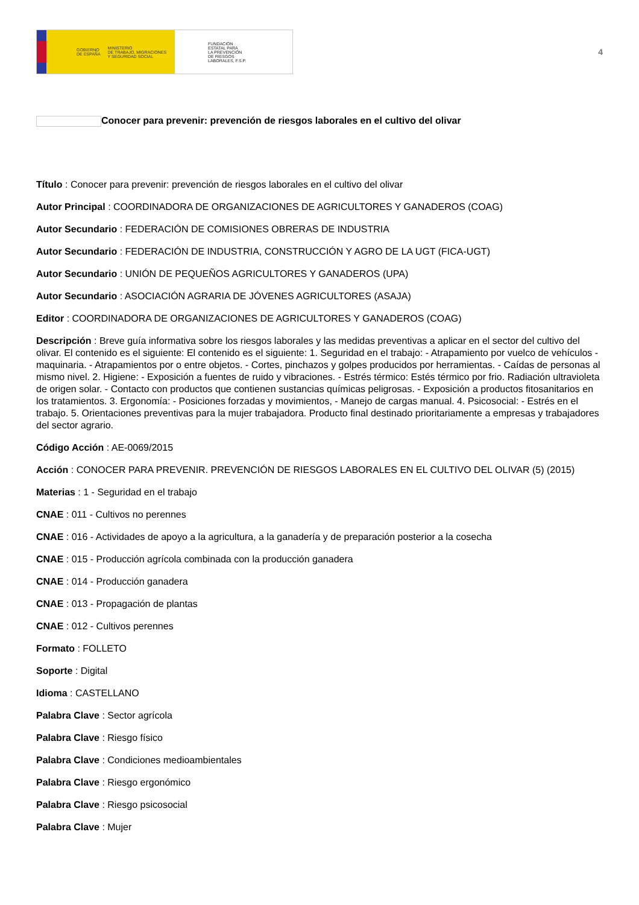GOBIERNO
DE ESPAÑA MINISTERIO
DE TRABAJO, MIGRACIONES
Y SEGURIDAD SOCIAL
FUNDACIÓN
ESTATAL PARA
LA PREVENCIÓN
DE RIESGOS
LABORALES, F.S.P.
4
Conocer para prevenir: prevención de riesgos laborales en el cultivo del olivar
Título : Conocer para prevenir: prevención de riesgos laborales en el cultivo del olivar
Autor Principal : COORDINADORA DE ORGANIZACIONES DE AGRICULTORES Y GANADEROS (COAG)
Autor Secundario : FEDERACIÓN DE COMISIONES OBRERAS DE INDUSTRIA
Autor Secundario : FEDERACIÓN DE INDUSTRIA, CONSTRUCCIÓN Y AGRO DE LA UGT (FICA-UGT)
Autor Secundario : UNIÓN DE PEQUEÑOS AGRICULTORES Y GANADEROS (UPA)
Autor Secundario : ASOCIACIÓN AGRARIA DE JÓVENES AGRICULTORES (ASAJA)
Editor : COORDINADORA DE ORGANIZACIONES DE AGRICULTORES Y GANADEROS (COAG)
Descripción : Breve guía informativa sobre los riesgos laborales y las medidas preventivas a aplicar en el sector del cultivo del olivar. El contenido es el siguiente: El contenido es el siguiente: 1. Seguridad en el trabajo: - Atrapamiento por vuelco de vehículos - maquinaria. - Atrapamientos por o entre objetos. - Cortes, pinchazos y golpes producidos por herramientas. - Caídas de personas al mismo nivel. 2. Higiene: - Exposición a fuentes de ruido y vibraciones. - Estrés térmico: Estés térmico por frio. Radiación ultravioleta de origen solar. - Contacto con productos que contienen sustancias químicas peligrosas. - Exposición a productos fitosanitarios en los tratamientos. 3. Ergonomía: - Posiciones forzadas y movimientos, - Manejo de cargas manual. 4. Psicosocial: - Estrés en el trabajo. 5. Orientaciones preventivas para la mujer trabajadora. Producto final destinado prioritariamente a empresas y trabajadores del sector agrario.
Código Acción : AE-0069/2015
Acción : CONOCER PARA PREVENIR. PREVENCIÓN DE RIESGOS LABORALES EN EL CULTIVO DEL OLIVAR (5) (2015)
Materias : 1 - Seguridad en el trabajo
CNAE : 011 - Cultivos no perennes
CNAE : 016 - Actividades de apoyo a la agricultura, a la ganadería y de preparación posterior a la cosecha
CNAE : 015 - Producción agrícola combinada con la producción ganadera
CNAE : 014 - Producción ganadera
CNAE : 013 - Propagación de plantas
CNAE : 012 - Cultivos perennes
Formato : FOLLETO
Soporte : Digital
Idioma : CASTELLANO
Palabra Clave : Sector agrícola
Palabra Clave : Riesgo físico
Palabra Clave : Condiciones medioambientales
Palabra Clave : Riesgo ergonómico
Palabra Clave : Riesgo psicosocial
Palabra Clave : Mujer